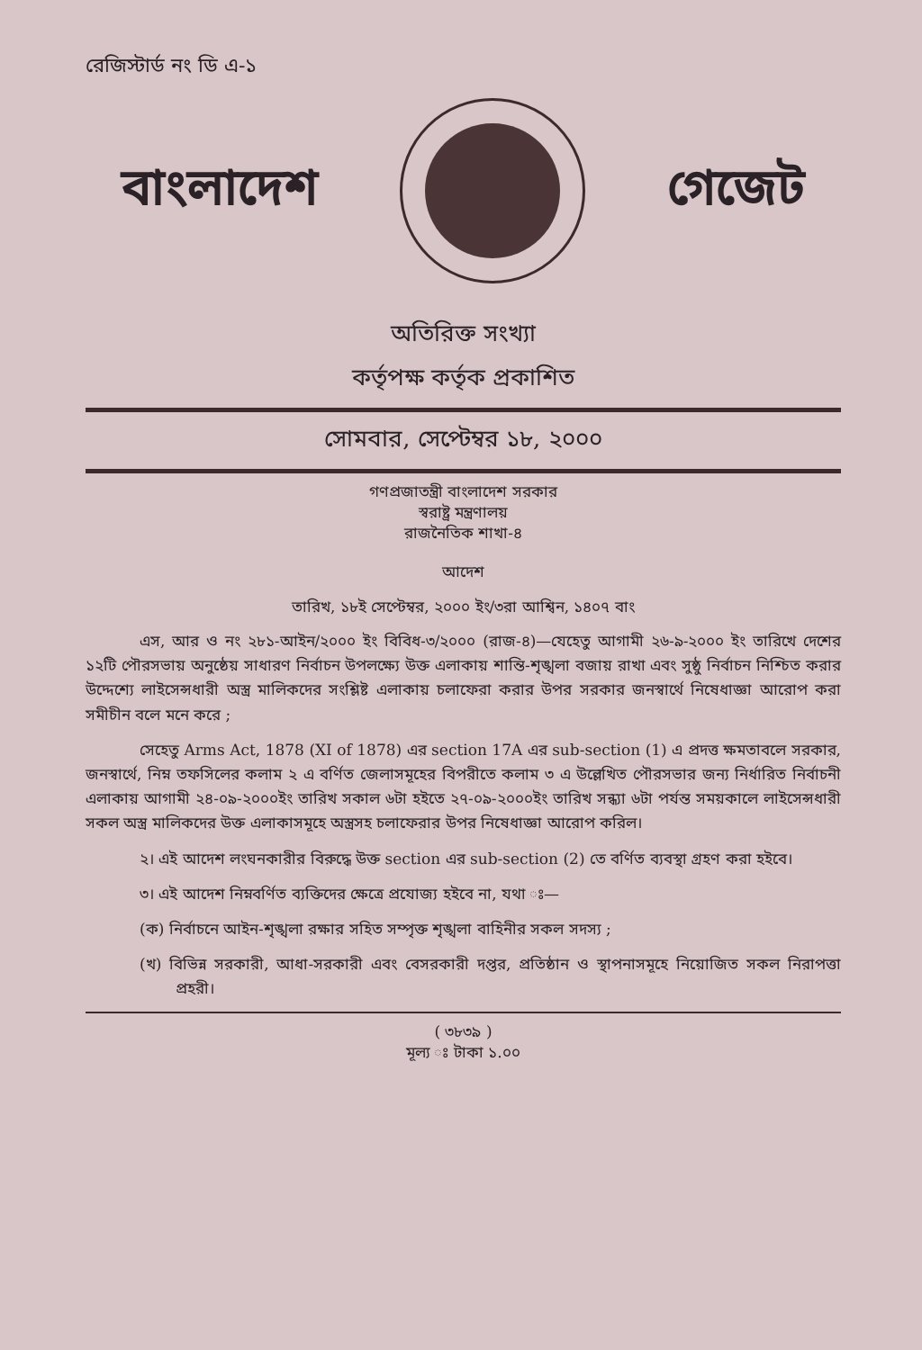রেজিস্টার্ড নং ডি এ-১
বাংলাদেশ গেজেট
অতিরিক্ত সংখ্যা
কর্তৃপক্ষ কর্তৃক প্রকাশিত
সোমবার, সেপ্টেম্বর ১৮, ২০০০
গণপ্রজাতন্ত্রী বাংলাদেশ সরকার
স্বরাষ্ট্র মন্ত্রণালয়
রাজনৈতিক শাখা-৪
আদেশ
তারিখ, ১৮ই সেপ্টেম্বর, ২০০০ ইং/৩রা আশ্বিন, ১৪০৭ বাং
এস, আর ও নং ২৮১-আইন/২০০০ ইং বিবিধ-৩/২০০০ (রাজ-৪)—যেহেতু আগামী ২৬-৯-২০০০ ইং তারিখে দেশের ১২টি পৌরসভায় অনুষ্ঠেয় সাধারণ নির্বাচন উপলক্ষ্যে উক্ত এলাকায় শান্তি-শৃঙ্খলা বজায় রাখা এবং সুষ্ঠু নির্বাচন নিশ্চিত করার উদ্দেশ্যে লাইসেন্সধারী অস্ত্র মালিকদের সংশ্লিষ্ট এলাকায় চলাফেরা করার উপর সরকার জনস্বার্থে নিষেধাজ্ঞা আরোপ করা সমীচীন বলে মনে করে ;
সেহেতু Arms Act, 1878 (XI of 1878) এর section 17A এর sub-section (1) এ প্রদত্ত ক্ষমতাবলে সরকার, জনস্বার্থে, নিম্ন তফসিলের কলাম ২ এ বর্ণিত জেলাসমূহের বিপরীতে কলাম ৩ এ উল্লেখিত পৌরসভার জন্য নির্ধারিত নির্বাচনী এলাকায় আগামী ২৪-০৯-২০০০ইং তারিখ সকাল ৬টা হইতে ২৭-০৯-২০০০ইং তারিখ সন্ধ্যা ৬টা পর্যন্ত সময়কালে লাইসেন্সধারী সকল অস্ত্র মালিকদের উক্ত এলাকাসমূহে অস্ত্রসহ চলাফেরার উপর নিষেধাজ্ঞা আরোপ করিল।
২। এই আদেশ লংঘনকারীর বিরুদ্ধে উক্ত section এর sub-section (2) তে বর্ণিত ব্যবস্থা গ্রহণ করা হইবে।
৩। এই আদেশ নিম্নবর্ণিত ব্যক্তিদের ক্ষেত্রে প্রযোজ্য হইবে না, যথা ঃ—
(ক) নির্বাচনে আইন-শৃঙ্খলা রক্ষার সহিত সম্পৃক্ত শৃঙ্খলা বাহিনীর সকল সদস্য ;
(খ) বিভিন্ন সরকারী, আধা-সরকারী এবং বেসরকারী দপ্তর, প্রতিষ্ঠান ও স্থাপনাসমূহে নিয়োজিত সকল নিরাপত্তা প্রহরী।
( ৩৮৩৯ )
মূল্য ঃ টাকা ১.০০